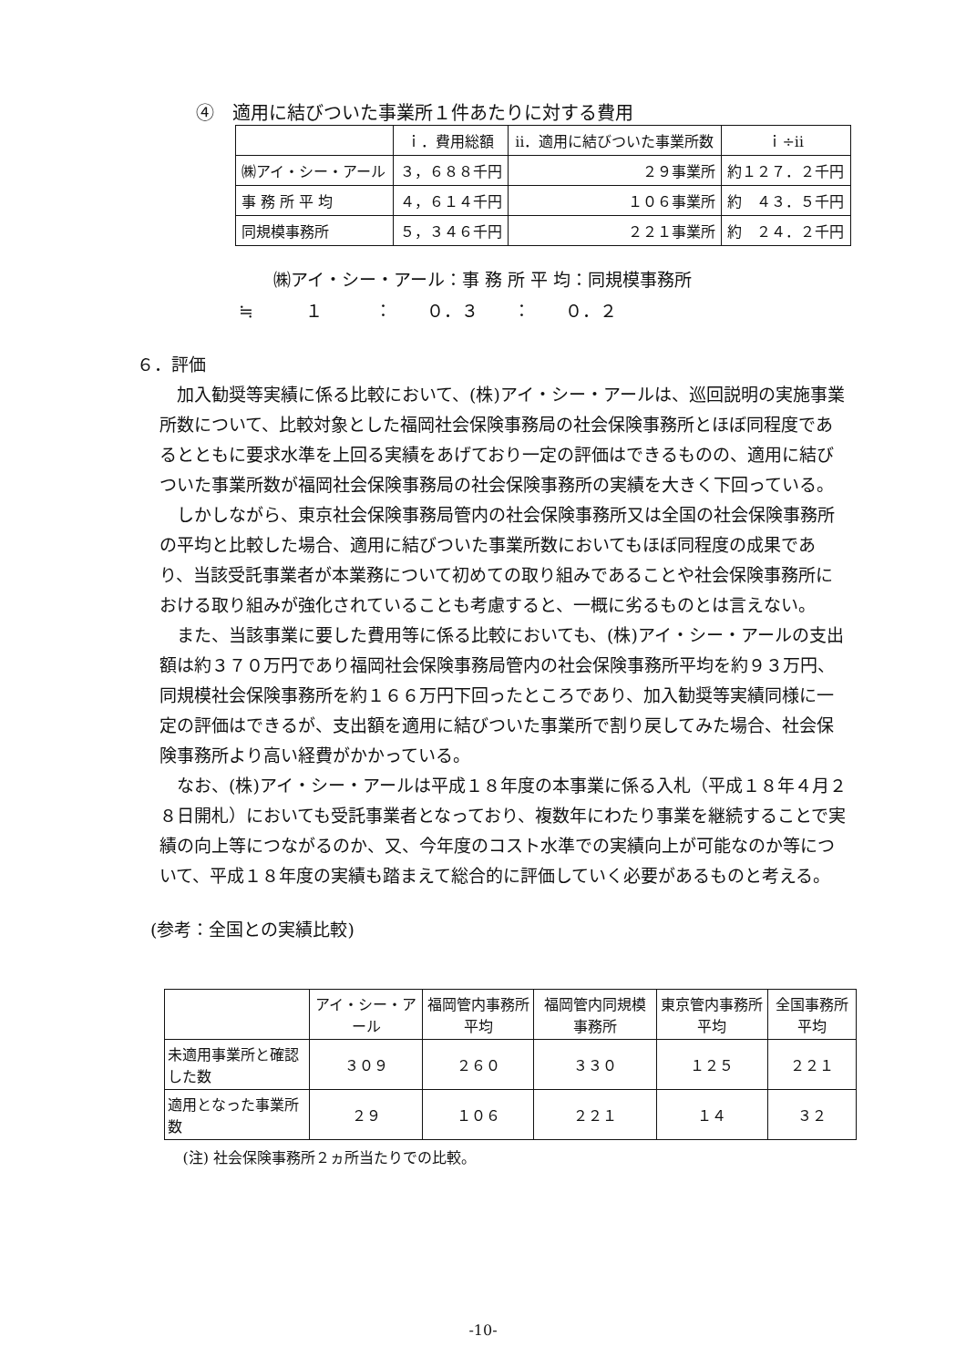④　適用に結びついた事業所１件あたりに対する費用
| | ｉ．費用総額 | ⅱ．適用に結びついた事業所数 | ｉ÷ⅱ |
| --- | --- | --- | --- |
| ㈱アイ・シー・アール | ３，６８８千円 | ２９事業所 | 約１２７．２千円 |
| 事 務 所 平 均 | ４，６１４千円 | １０６事業所 | 約 ４３．５千円 |
| 同規模事務所 | ５，３４６千円 | ２２１事業所 | 約 ２４．２千円 |
　　㈱アイ・シー・アール：事 務 所 平 均：同規模事務所
≒　　　１　　　：　　０．３　　：　　０．２
６．評価
加入勧奨等実績に係る比較において、(株)アイ・シー・アールは、巡回説明の実施事業所数について、比較対象とした福岡社会保険事務局の社会保険事務所とほぼ同程度であるとともに要求水準を上回る実績をあげており一定の評価はできるものの、適用に結びついた事業所数が福岡社会保険事務局の社会保険事務所の実績を大きく下回っている。
しかしながら、東京社会保険事務局管内の社会保険事務所又は全国の社会保険事務所の平均と比較した場合、適用に結びついた事業所数においてもほぼ同程度の成果であり、当該受託事業者が本業務について初めての取り組みであることや社会保険事務所における取り組みが強化されていることも考慮すると、一概に劣るものとは言えない。
また、当該事業に要した費用等に係る比較においても、(株)アイ・シー・アールの支出額は約３７０万円であり福岡社会保険事務局管内の社会保険事務所平均を約９３万円、同規模社会保険事務所を約１６６万円下回ったところであり、加入勧奨等実績同様に一定の評価はできるが、支出額を適用に結びついた事業所で割り戻してみた場合、社会保険事務所より高い経費がかかっている。
なお、(株)アイ・シー・アールは平成１８年度の本事業に係る入札（平成１８年４月２８日開札）においても受託事業者となっており、複数年にわたり事業を継続することで実績の向上等につながるのか、又、今年度のコスト水準での実績向上が可能なのか等について、平成１８年度の実績も踏まえて総合的に評価していく必要があるものと考える。
(参考：全国との実績比較)
| | アイ・シー・アール | 福岡管内事務所平均 | 福岡管内同規模事務所 | 東京管内事務所平均 | 全国事務所平均 |
| --- | --- | --- | --- | --- | --- |
| 未適用事業所と確認した数 | ３０９ | ２６０ | ３３０ | １２５ | ２２１ |
| 適用となった事業所数 | ２９ | １０６ | ２２１ | １４ | ３２ |
| (注) 社会保険事務所２ヵ所当たりでの比較。 | | | | | |
-10-